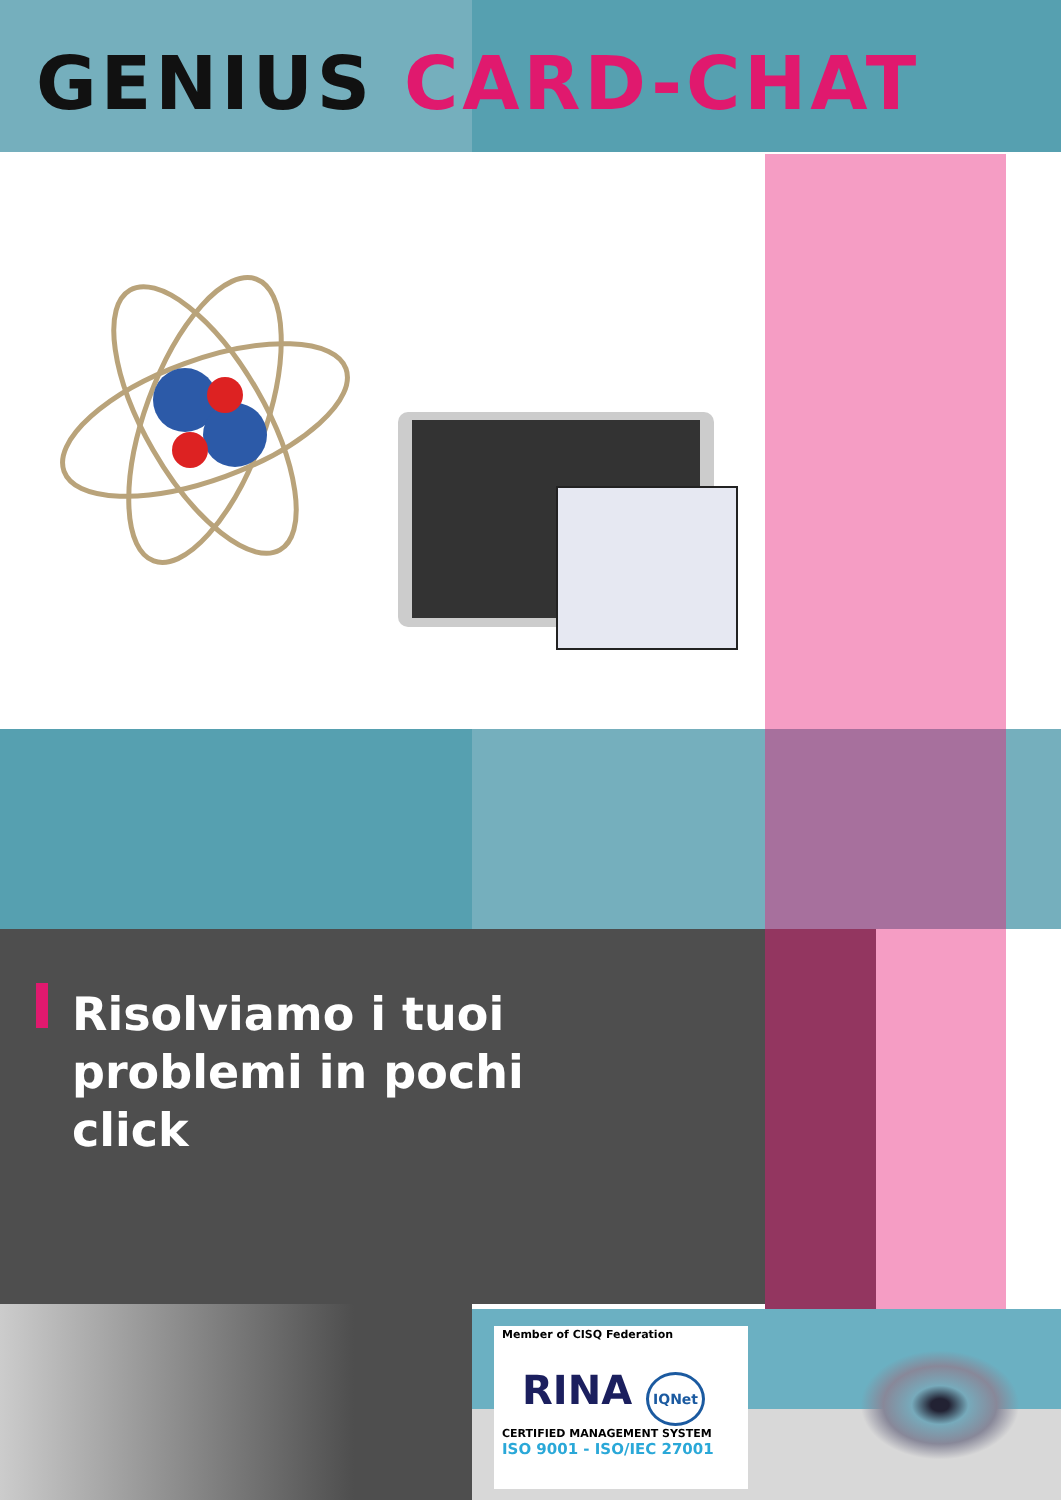GENIUS CARD-CHAT
Risolviamo i tuoi problemi in pochi click
Member of CISQ Federation
RINA IQNet
CERTIFIED MANAGEMENT SYSTEM
ISO 9001 - ISO/IEC 27001